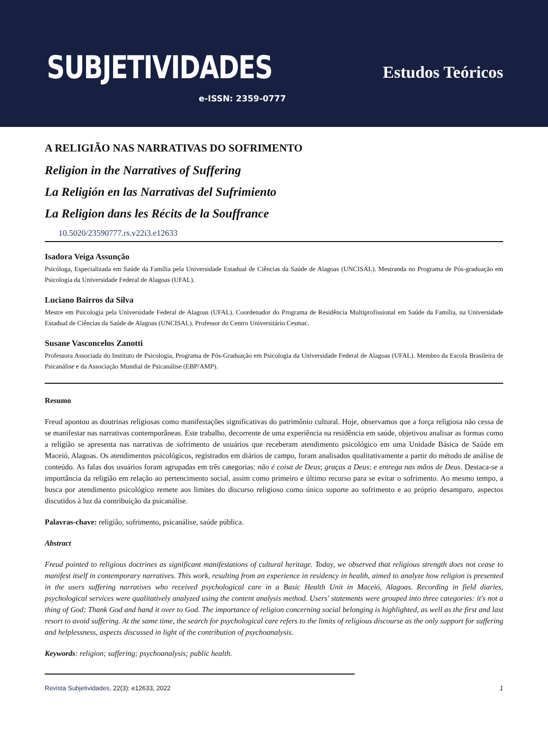SUBJETIVIDADES
e-ISSN: 2359-0777
Estudos Teóricos
A RELIGIÃO NAS NARRATIVAS DO SOFRIMENTO
Religion in the Narratives of Suffering
La Religión en las Narrativas del Sufrimiento
La Religion dans les Récits de la Souffrance
10.5020/23590777.rs.v22i3.e12633
Isadora Veiga Assunção
Psicóloga, Especializada em Saúde da Família pela Universidade Estadual de Ciências da Saúde de Alagoas (UNCISAL). Mestranda no Programa de Pós-graduação em Psicologia da Universidade Federal de Alagoas (UFAL).
Luciano Bairros da Silva
Mestre em Psicologia pela Universidade Federal de Alagoas (UFAL). Coordenador do Programa de Residência Multiprofissional em Saúde da Família, na Universidade Estadual de Ciências da Saúde de Alagoas (UNCISAL). Professor do Centro Universitário Cesmac.
Susane Vasconcelos Zanotti
Professora Associada do Instituto de Psicologia, Programa de Pós-Graduação em Psicologia da Universidade Federal de Alagoas (UFAL). Membro da Escola Brasileira de Psicanálise e da Associação Mundial de Psicanálise (EBP/AMP).
Resumo
Freud apontou as doutrinas religiosas como manifestações significativas do patrimônio cultural. Hoje, observamos que a força religiosa não cessa de se manifestar nas narrativas contemporâneas. Este trabalho, decorrente de uma experiência na residência em saúde, objetivou analisar as formas como a religião se apresenta nas narrativas de sofrimento de usuários que receberam atendimento psicológico em uma Unidade Básica de Saúde em Maceió, Alagoas. Os atendimentos psicológicos, registrados em diários de campo, foram analisados qualitativamente a partir do método de análise de conteúdo. As falas dos usuários foram agrupadas em três categorias: não é coisa de Deus; graças a Deus; e entrega nas mãos de Deus. Destaca-se a importância da religião em relação ao pertencimento social, assim como primeiro e último recurso para se evitar o sofrimento. Ao mesmo tempo, a busca por atendimento psicológico remete aos limites do discurso religioso como único suporte ao sofrimento e ao próprio desamparo, aspectos discutidos à luz da contribuição da psicanálise.
Palavras-chave: religião, sofrimento, psicanálise, saúde pública.
Abstract
Freud pointed to religious doctrines as significant manifestations of cultural heritage. Today, we observed that religious strength does not cease to manifest itself in contemporary narratives. This work, resulting from an experience in residency in health, aimed to analyze how religion is presented in the users suffering narratives who received psychological care in a Basic Health Unit in Maceió, Alagoas. Recording in field diaries, psychological services were qualitatively analyzed using the content analysis method. Users' statements were grouped into three categories: it's not a thing of God; Thank God and hand it over to God. The importance of religion concerning social belonging is highlighted, as well as the first and last resort to avoid suffering. At the same time, the search for psychological care refers to the limits of religious discourse as the only support for suffering and helplessness, aspects discussed in light of the contribution of psychoanalysis.
Keywords: religion; suffering; psychoanalysis; public health.
Revista Subjetividades, 22(3): e12633, 2022 1